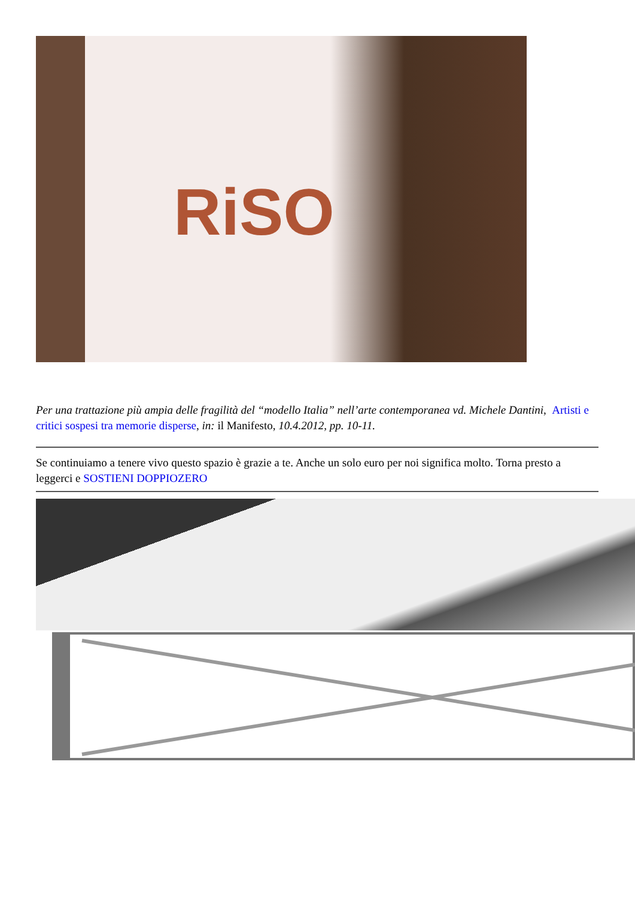RiSO
Per una trattazione più ampia delle fragilità del “modello Italia” nell’arte contemporanea vd. Michele Dantini, Artisti e critici sospesi tra memorie disperse, in: il Manifesto, 10.4.2012, pp. 10-11.
Se continuiamo a tenere vivo questo spazio è grazie a te. Anche un solo euro per noi significa molto. Torna presto a leggerci e SOSTIENI DOPPIOZERO